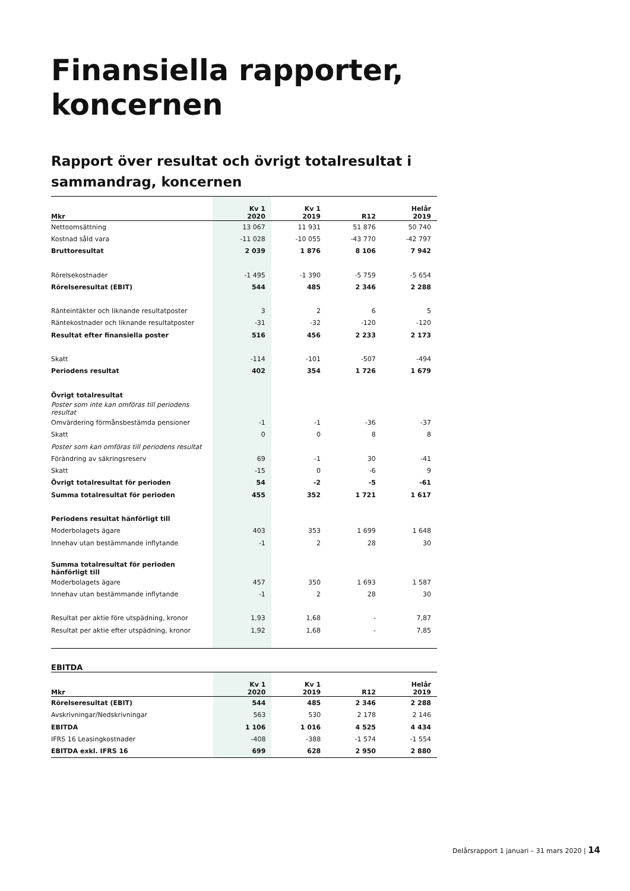Finansiella rapporter, koncernen
Rapport över resultat och övrigt totalresultat i sammandrag, koncernen
| Mkr | Kv 1 2020 | Kv 1 2019 | R12 | Helår 2019 |
| --- | --- | --- | --- | --- |
| Nettoomsättning | 13 067 | 11 931 | 51 876 | 50 740 |
| Kostnad såld vara | -11 028 | -10 055 | -43 770 | -42 797 |
| Bruttoresultat | 2 039 | 1 876 | 8 106 | 7 942 |
| Rörelsekostnader | -1 495 | -1 390 | -5 759 | -5 654 |
| Rörelseresultat (EBIT) | 544 | 485 | 2 346 | 2 288 |
| Ränteintäkter och liknande resultatposter | 3 | 2 | 6 | 5 |
| Räntekostnader och liknande resultatposter | -31 | -32 | -120 | -120 |
| Resultat efter finansiella poster | 516 | 456 | 2 233 | 2 173 |
| Skatt | -114 | -101 | -507 | -494 |
| Periodens resultat | 402 | 354 | 1 726 | 1 679 |
| Övrigt totalresultat | | | | |
| Poster som inte kan omföras till periodens resultat | | | | |
| Omvärdering förmånsbestämda pensioner | -1 | -1 | -36 | -37 |
| Skatt | 0 | 0 | 8 | 8 |
| Poster som kan omföras till periodens resultat | | | | |
| Förändring av säkringsreserv | 69 | -1 | 30 | -41 |
| Skatt | -15 | 0 | -6 | 9 |
| Övrigt totalresultat för perioden | 54 | -2 | -5 | -61 |
| Summa totalresultat för perioden | 455 | 352 | 1 721 | 1 617 |
| Periodens resultat hänförligt till | | | | |
| Moderbolagets ägare | 403 | 353 | 1 699 | 1 648 |
| Innehav utan bestämmande inflytande | -1 | 2 | 28 | 30 |
| Summa totalresultat för perioden hänförligt till | | | | |
| Moderbolagets ägare | 457 | 350 | 1 693 | 1 587 |
| Innehav utan bestämmande inflytande | -1 | 2 | 28 | 30 |
| Resultat per aktie före utspädning, kronor | 1,93 | 1,68 | - | 7,87 |
| Resultat per aktie efter utspädning, kronor | 1,92 | 1,68 | - | 7,85 |
EBITDA
| Mkr | Kv 1 2020 | Kv 1 2019 | R12 | Helår 2019 |
| --- | --- | --- | --- | --- |
| Rörelseresultat (EBIT) | 544 | 485 | 2 346 | 2 288 |
| Avskrivningar/Nedskrivningar | 563 | 530 | 2 178 | 2 146 |
| EBITDA | 1 106 | 1 016 | 4 525 | 4 434 |
| IFRS 16 Leasingkostnader | -408 | -388 | -1 574 | -1 554 |
| EBITDA exkl. IFRS 16 | 699 | 628 | 2 950 | 2 880 |
Delårsrapport 1 januari – 31 mars 2020 | 14